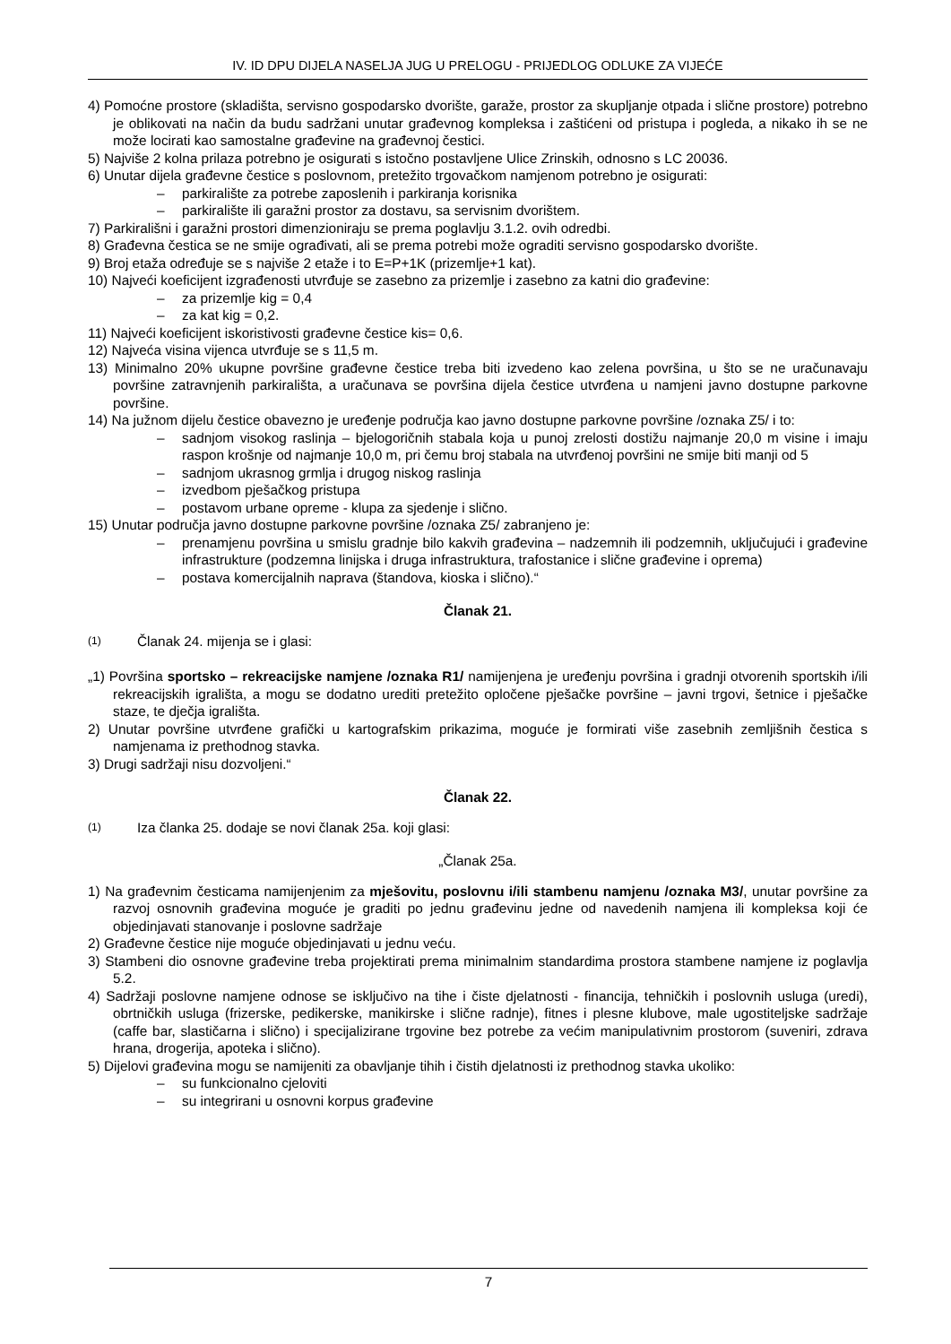IV. ID DPU DIJELA NASELJA JUG U PRELOGU - PRIJEDLOG ODLUKE ZA VIJEĆE
4) Pomoćne prostore (skladišta, servisno gospodarsko dvorište, garaže, prostor za skupljanje otpada i slične prostore) potrebno je oblikovati na način da budu sadržani unutar građevnog kompleksa i zaštićeni od pristupa i pogleda, a nikako ih se ne može locirati kao samostalne građevine na građevnoj čestici.
5) Najviše 2 kolna prilaza potrebno je osigurati s istočno postavljene Ulice Zrinskih, odnosno s LC 20036.
6) Unutar dijela građevne čestice s poslovnom, pretežito trgovačkom namjenom potrebno je osigurati:
– parkiralište za potrebe zaposlenih i parkiranja korisnika
– parkiralište ili garažni prostor za dostavu, sa servisnim dvorištem.
7) Parkirališni i garažni prostori dimenzioniraju se prema poglavlju 3.1.2. ovih odredbi.
8) Građevna čestica se ne smije ograđivati, ali se prema potrebi može ograditi servisno gospodarsko dvorište.
9) Broj etaža određuje se s najviše 2 etaže i to E=P+1K (prizemlje+1 kat).
10) Najveći koeficijent izgrađenosti utvrđuje se zasebno za prizemlje i zasebno za katni dio građevine:
– za prizemlje kig = 0,4
– za kat kig = 0,2.
11) Najveći koeficijent iskoristivosti građevne čestice kis= 0,6.
12) Najveća visina vijenca utvrđuje se s 11,5 m.
13) Minimalno 20% ukupne površine građevne čestice treba biti izvedeno kao zelena površina, u što se ne uračunavaju površine zatravnjenih parkirališta, a uračunava se površina dijela čestice utvrđena u namjeni javno dostupne parkovne površine.
14) Na južnom dijelu čestice obavezno je uređenje područja kao javno dostupne parkovne površine /oznaka Z5/ i to:
– sadnjom visokog raslinja – bjelogoričnih stabala koja u punoj zrelosti dostižu najmanje 20,0 m visine i imaju raspon krošnje od najmanje 10,0 m, pri čemu broj stabala na utvrđenoj površini ne smije biti manji od 5
– sadnjom ukrasnog grmlja i drugog niskog raslinja
– izvedbom pješačkog pristupa
– postavom urbane opreme - klupa za sjedenje i slično.
15) Unutar područja javno dostupne parkovne površine /oznaka Z5/ zabranjeno je:
– prenamjenu površina u smislu gradnje bilo kakvih građevina – nadzemnih ili podzemnih, uključujući i građevine infrastrukture (podzemna linijska i druga infrastruktura, trafostanice i slične građevine i oprema)
– postava komercijalnih naprava (štandova, kioska i slično).“
Članak 21.
(1) Članak 24. mijenja se i glasi:
„1) Površina sportsko – rekreacijske namjene /oznaka R1/ namijenjena je uređenju površina i gradnji otvorenih sportskih i/ili rekreacijskih igrališta, a mogu se dodatno urediti pretežito opločene pješačke površine – javni trgovi, šetnice i pješačke staze, te dječja igrališta.
2) Unutar površine utvrđene grafički u kartografskim prikazima, moguće je formirati više zasebnih zemljišnih čestica s namjenama iz prethodnog stavka.
3) Drugi sadržaji nisu dozvoljeni.“
Članak 22.
(1) Iza članka 25. dodaje se novi članak 25a. koji glasi:
„Članak 25a.
1) Na građevnim česticama namijenjenim za mješovitu, poslovnu i/ili stambenu namjenu /oznaka M3/, unutar površine za razvoj osnovnih građevina moguće je graditi po jednu građevinu jedne od navedenih namjena ili kompleksa koji će objedinjavati stanovanje i poslovne sadržaje
2) Građevne čestice nije moguće objedinjavati u jednu veću.
3) Stambeni dio osnovne građevine treba projektirati prema minimalnim standardima prostora stambene namjene iz poglavlja 5.2.
4) Sadržaji poslovne namjene odnose se isključivo na tihe i čiste djelatnosti - financija, tehničkih i poslovnih usluga (uredi), obrtničkih usluga (frizerske, pedikerske, manikirske i slične radnje), fitnes i plesne klubove, male ugostiteljske sadržaje (caffe bar, slastičarna i slično) i specijalizirane trgovine bez potrebe za većim manipulativnim prostorom (suveniri, zdrava hrana, drogerija, apoteka i slično).
5) Dijelovi građevina mogu se namijeniti za obavljanje tihih i čistih djelatnosti iz prethodnog stavka ukoliko:
– su funkcionalno cjeloviti
– su integrirani u osnovni korpus građevine
7